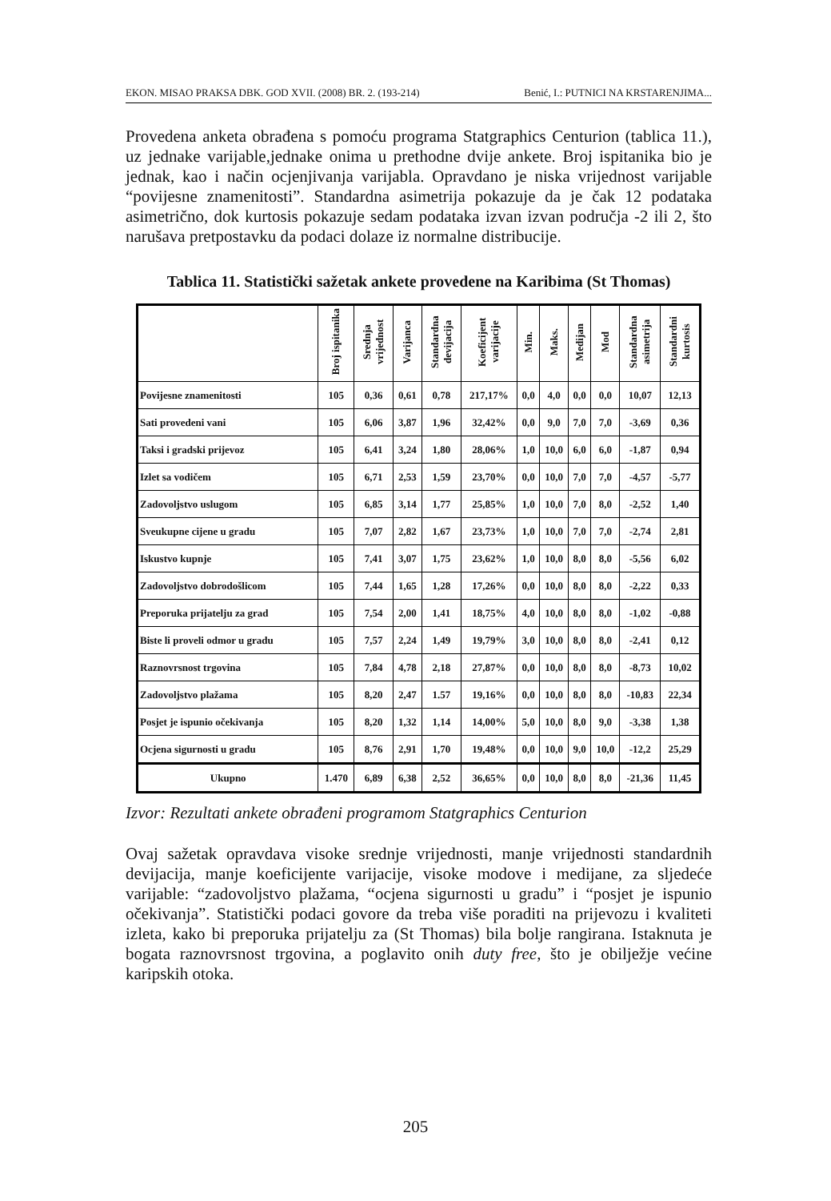EKON. MISAO PRAKSA DBK. GOD XVII. (2008) BR. 2. (193-214) Benić, I.: PUTNICI NA KRSTARENJIMA...
Provedena anketa obrađena s pomoću programa Statgraphics Centurion (tablica 11.), uz jednake varijable,jednake onima u prethodne dvije ankete. Broj ispitanika bio je jednak, kao i način ocjenjivanja varijabla. Opravdano je niska vrijednost varijable “povijesne znamenitosti”. Standardna asimetrija pokazuje da je čak 12 podataka asimetrično, dok kurtosis pokazuje sedam podataka izvan izvan područja -2 ili 2, što narušava pretpostavku da podaci dolaze iz normalne distribucije.
Tablica 11. Statistički sažetak ankete provedene na Karibima (St Thomas)
| | Broj ispitanika | Srednja vrijednost | Varijanca | Standardna devijacija | Koeficijent varijacije | Min. | Maks. | Medijan | Mod | Standardna asimetrija | Standardni kurtosis |
| --- | --- | --- | --- | --- | --- | --- | --- | --- | --- | --- | --- |
| Povijesne znamenitosti | 105 | 0,36 | 0,61 | 0,78 | 217,17% | 0,0 | 4,0 | 0,0 | 0,0 | 10,07 | 12,13 |
| Sati provedeni vani | 105 | 6,06 | 3,87 | 1,96 | 32,42% | 0,0 | 9,0 | 7,0 | 7,0 | -3,69 | 0,36 |
| Taksi i gradski prijevoz | 105 | 6,41 | 3,24 | 1,80 | 28,06% | 1,0 | 10,0 | 6,0 | 6,0 | -1,87 | 0,94 |
| Izlet sa vodičem | 105 | 6,71 | 2,53 | 1,59 | 23,70% | 0,0 | 10,0 | 7,0 | 7,0 | -4,57 | -5,77 |
| Zadovoljstvo uslugom | 105 | 6,85 | 3,14 | 1,77 | 25,85% | 1,0 | 10,0 | 7,0 | 8,0 | -2,52 | 1,40 |
| Sveukupne cijene u gradu | 105 | 7,07 | 2,82 | 1,67 | 23,73% | 1,0 | 10,0 | 7,0 | 7,0 | -2,74 | 2,81 |
| Iskustvo kupnje | 105 | 7,41 | 3,07 | 1,75 | 23,62% | 1,0 | 10,0 | 8,0 | 8,0 | -5,56 | 6,02 |
| Zadovoljstvo dobrodošlicom | 105 | 7,44 | 1,65 | 1,28 | 17,26% | 0,0 | 10,0 | 8,0 | 8,0 | -2,22 | 0,33 |
| Preporuka prijatelju za grad | 105 | 7,54 | 2,00 | 1,41 | 18,75% | 4,0 | 10,0 | 8,0 | 8,0 | -1,02 | -0,88 |
| Biste li proveli odmor u gradu | 105 | 7,57 | 2,24 | 1,49 | 19,79% | 3,0 | 10,0 | 8,0 | 8,0 | -2,41 | 0,12 |
| Raznovrsnost trgovina | 105 | 7,84 | 4,78 | 2,18 | 27,87% | 0,0 | 10,0 | 8,0 | 8,0 | -8,73 | 10,02 |
| Zadovoljstvo plažama | 105 | 8,20 | 2,47 | 1.57 | 19,16% | 0,0 | 10,0 | 8,0 | 8,0 | -10,83 | 22,34 |
| Posjet je ispunio očekivanja | 105 | 8,20 | 1,32 | 1,14 | 14,00% | 5,0 | 10,0 | 8,0 | 9,0 | -3,38 | 1,38 |
| Ocjena sigurnosti u gradu | 105 | 8,76 | 2,91 | 1,70 | 19,48% | 0,0 | 10,0 | 9,0 | 10,0 | -12,2 | 25,29 |
| Ukupno | 1.470 | 6,89 | 6,38 | 2,52 | 36,65% | 0,0 | 10,0 | 8,0 | 8,0 | -21,36 | 11,45 |
Izvor: Rezultati ankete obrađeni programom Statgraphics Centurion
Ovaj sažetak opravdava visoke srednje vrijednosti, manje vrijednosti standardnih devijacija, manje koeficijente varijacije, visoke modove i medijane, za sljedeće varijable: “zadovoljstvo plažama, “ocjena sigurnosti u gradu” i “posjet je ispunio očekivanja”. Statistički podaci govore da treba više poraditi na prijevozu i kvaliteti izleta, kako bi preporuka prijatelju za (St Thomas) bila bolje rangirana. Istaknuta je bogata raznovrsnost trgovina, a poglavito onih duty free, što je obilježje većine karipskih otoka.
205